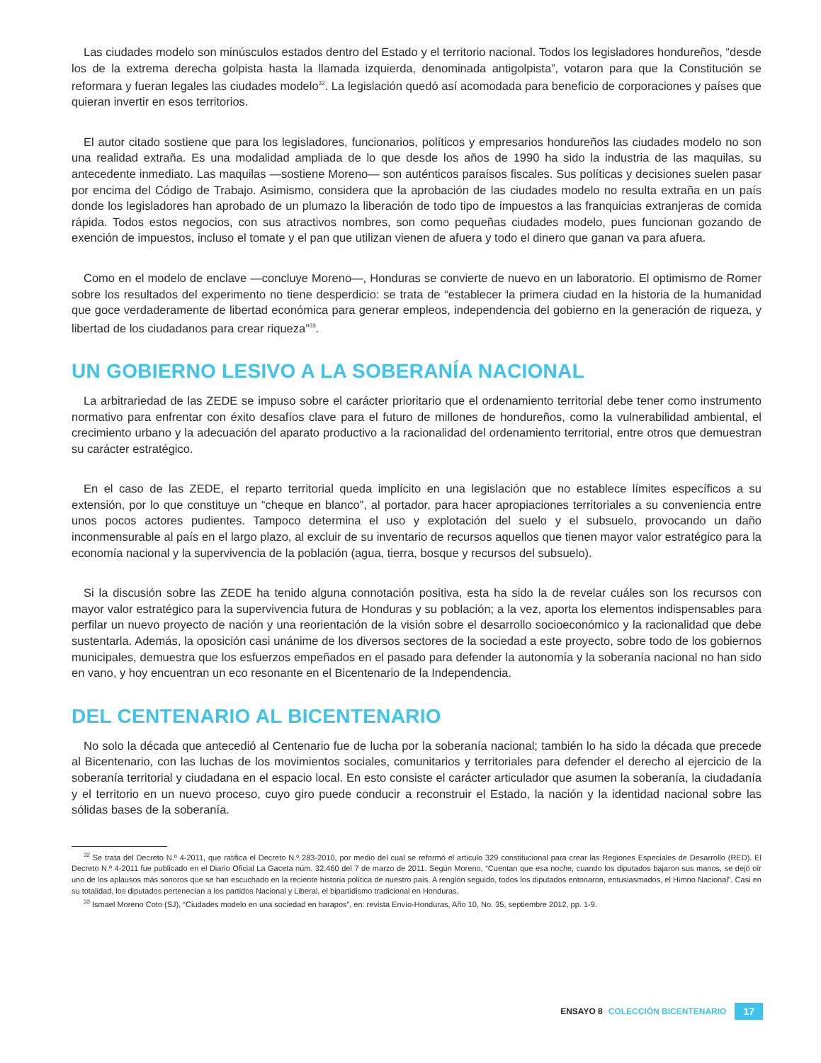Las ciudades modelo son minúsculos estados dentro del Estado y el territorio nacional. Todos los legisladores hondureños, “desde los de la extrema derecha golpista hasta la llamada izquierda, denominada antigolpista”, votaron para que la Constitución se reformara y fueran legales las ciudades modelo<sup>32</sup>. La legislación quedó así acomodada para beneficio de corporaciones y países que quieran invertir en esos territorios.
El autor citado sostiene que para los legisladores, funcionarios, políticos y empresarios hondureños las ciudades modelo no son una realidad extraña. Es una modalidad ampliada de lo que desde los años de 1990 ha sido la industria de las maquilas, su antecedente inmediato. Las maquilas —sostiene Moreno— son auténticos paraísos fiscales. Sus políticas y decisiones suelen pasar por encima del Código de Trabajo. Asimismo, considera que la aprobación de las ciudades modelo no resulta extraña en un país donde los legisladores han aprobado de un plumazo la liberación de todo tipo de impuestos a las franquicias extranjeras de comida rápida. Todos estos negocios, con sus atractivos nombres, son como pequeñas ciudades modelo, pues funcionan gozando de exención de impuestos, incluso el tomate y el pan que utilizan vienen de afuera y todo el dinero que ganan va para afuera.
Como en el modelo de enclave —concluye Moreno—, Honduras se convierte de nuevo en un laboratorio. El optimismo de Romer sobre los resultados del experimento no tiene desperdicio: se trata de “establecer la primera ciudad en la historia de la humanidad que goce verdaderamente de libertad económica para generar empleos, independencia del gobierno en la generación de riqueza, y libertad de los ciudadanos para crear riqueza”<sup>33</sup>.
UN GOBIERNO LESIVO A LA SOBERANÍA NACIONAL
La arbitrariedad de las ZEDE se impuso sobre el carácter prioritario que el ordenamiento territorial debe tener como instrumento normativo para enfrentar con éxito desafíos clave para el futuro de millones de hondureños, como la vulnerabilidad ambiental, el crecimiento urbano y la adecuación del aparato productivo a la racionalidad del ordenamiento territorial, entre otros que demuestran su carácter estratégico.
En el caso de las ZEDE, el reparto territorial queda implícito en una legislación que no establece límites específicos a su extensión, por lo que constituye un “cheque en blanco”, al portador, para hacer apropiaciones territoriales a su conveniencia entre unos pocos actores pudientes. Tampoco determina el uso y explotación del suelo y el subsuelo, provocando un daño inconmensurable al país en el largo plazo, al excluir de su inventario de recursos aquellos que tienen mayor valor estratégico para la economía nacional y la supervivencia de la población (agua, tierra, bosque y recursos del subsuelo).
Si la discusión sobre las ZEDE ha tenido alguna connotación positiva, esta ha sido la de revelar cuáles son los recursos con mayor valor estratégico para la supervivencia futura de Honduras y su población; a la vez, aporta los elementos indispensables para perfilar un nuevo proyecto de nación y una reorientación de la visión sobre el desarrollo socioeconómico y la racionalidad que debe sustentarla. Además, la oposición casi unánime de los diversos sectores de la sociedad a este proyecto, sobre todo de los gobiernos municipales, demuestra que los esfuerzos empeñados en el pasado para defender la autonomía y la soberanía nacional no han sido en vano, y hoy encuentran un eco resonante en el Bicentenario de la Independencia.
DEL CENTENARIO AL BICENTENARIO
No solo la década que antecedió al Centenario fue de lucha por la soberanía nacional; también lo ha sido la década que precede al Bicentenario, con las luchas de los movimientos sociales, comunitarios y territoriales para defender el derecho al ejercicio de la soberanía territorial y ciudadana en el espacio local. En esto consiste el carácter articulador que asumen la soberanía, la ciudadanía y el territorio en un nuevo proceso, cuyo giro puede conducir a reconstruir el Estado, la nación y la identidad nacional sobre las sólidas bases de la soberanía.
<sup>32</sup> Se trata del Decreto N.º 4-2011, que ratifica el Decreto N.º 283-2010, por medio del cual se reformó el artículo 329 constitucional para crear las Regiones Especiales de Desarrollo (RED). El Decreto N.º 4-2011 fue publicado en el Diario Oficial La Gaceta núm. 32.460 del 7 de marzo de 2011. Según Moreno, “Cuentan que esa noche, cuando los diputados bajaron sus manos, se dejó oír uno de los aplausos más sonoros que se han escuchado en la reciente historia política de nuestro país. A renglón seguido, todos los diputados entonaron, entusiasmados, el Himno Nacional”. Casi en su totalidad, los diputados pertenecían a los partidos Nacional y Liberal, el bipartidismo tradicional en Honduras.
<sup>33</sup> Ismael Moreno Coto (SJ), “Ciudades modelo en una sociedad en harapos”, en: revista Envío-Honduras, Año 10, No. 35, septiembre 2012, pp. 1-9.
ENSAYO 8 COLECCIÓN BICENTENARIO 17